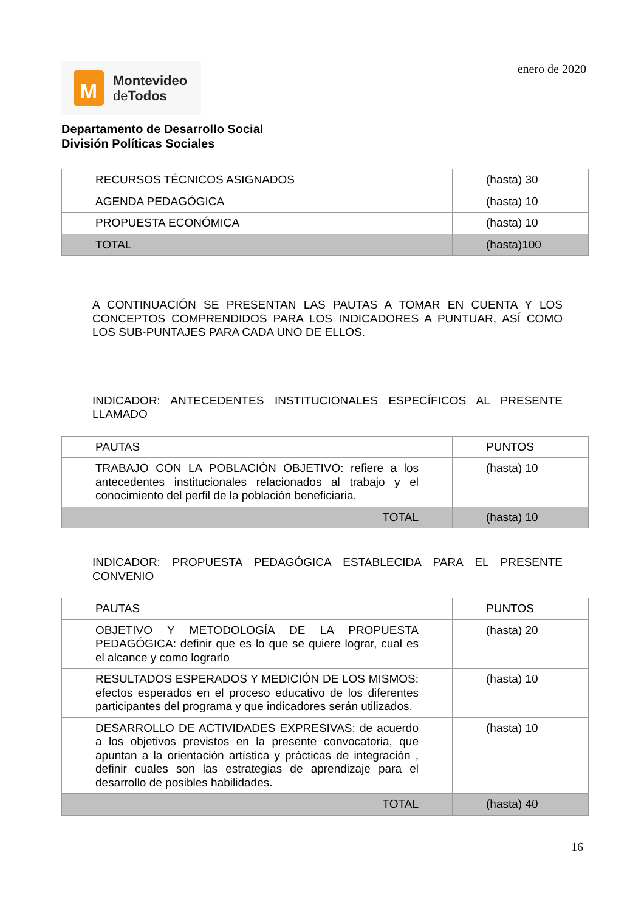M
Montevideo
de Todos
enero de 2020
Departamento de Desarrollo Social
División Políticas Sociales
| RECURSOS TÉCNICOS ASIGNADOS | (hasta) 30 |
| AGENDA PEDAGÓGICA | (hasta) 10 |
| PROPUESTA ECONÓMICA | (hasta) 10 |
| TOTAL | (hasta)100 |
A CONTINUACIÓN SE PRESENTAN LAS PAUTAS A TOMAR EN CUENTA Y LOS CONCEPTOS COMPRENDIDOS PARA LOS INDICADORES A PUNTUAR, ASÍ COMO LOS SUB-PUNTAJES PARA CADA UNO DE ELLOS.
INDICADOR: ANTECEDENTES INSTITUCIONALES ESPECÍFICOS AL PRESENTE LLAMADO
| PAUTAS | PUNTOS |
| TRABAJO CON LA POBLACIÓN OBJETIVO: refiere a los antecedentes institucionales relacionados al trabajo y el conocimiento del perfil de la población beneficiaria. | (hasta) 10 |
| TOTAL | (hasta) 10 |
INDICADOR: PROPUESTA PEDAGÓGICA ESTABLECIDA PARA EL PRESENTE CONVENIO
| PAUTAS | PUNTOS |
| OBJETIVO Y METODOLOGÍA DE LA PROPUESTA PEDAGÓGICA: definir que es lo que se quiere lograr, cual es el alcance y como lograrlo | (hasta) 20 |
| RESULTADOS ESPERADOS Y MEDICIÓN DE LOS MISMOS: efectos esperados en el proceso educativo de los diferentes participantes del programa y que indicadores serán utilizados. | (hasta) 10 |
| DESARROLLO DE ACTIVIDADES EXPRESIVAS: de acuerdo a los objetivos previstos en la presente convocatoria, que apuntan a la orientación artística y prácticas de integración , definir cuales son las estrategias de aprendizaje para el desarrollo de posibles habilidades. | (hasta) 10 |
| TOTAL | (hasta) 40 |
16